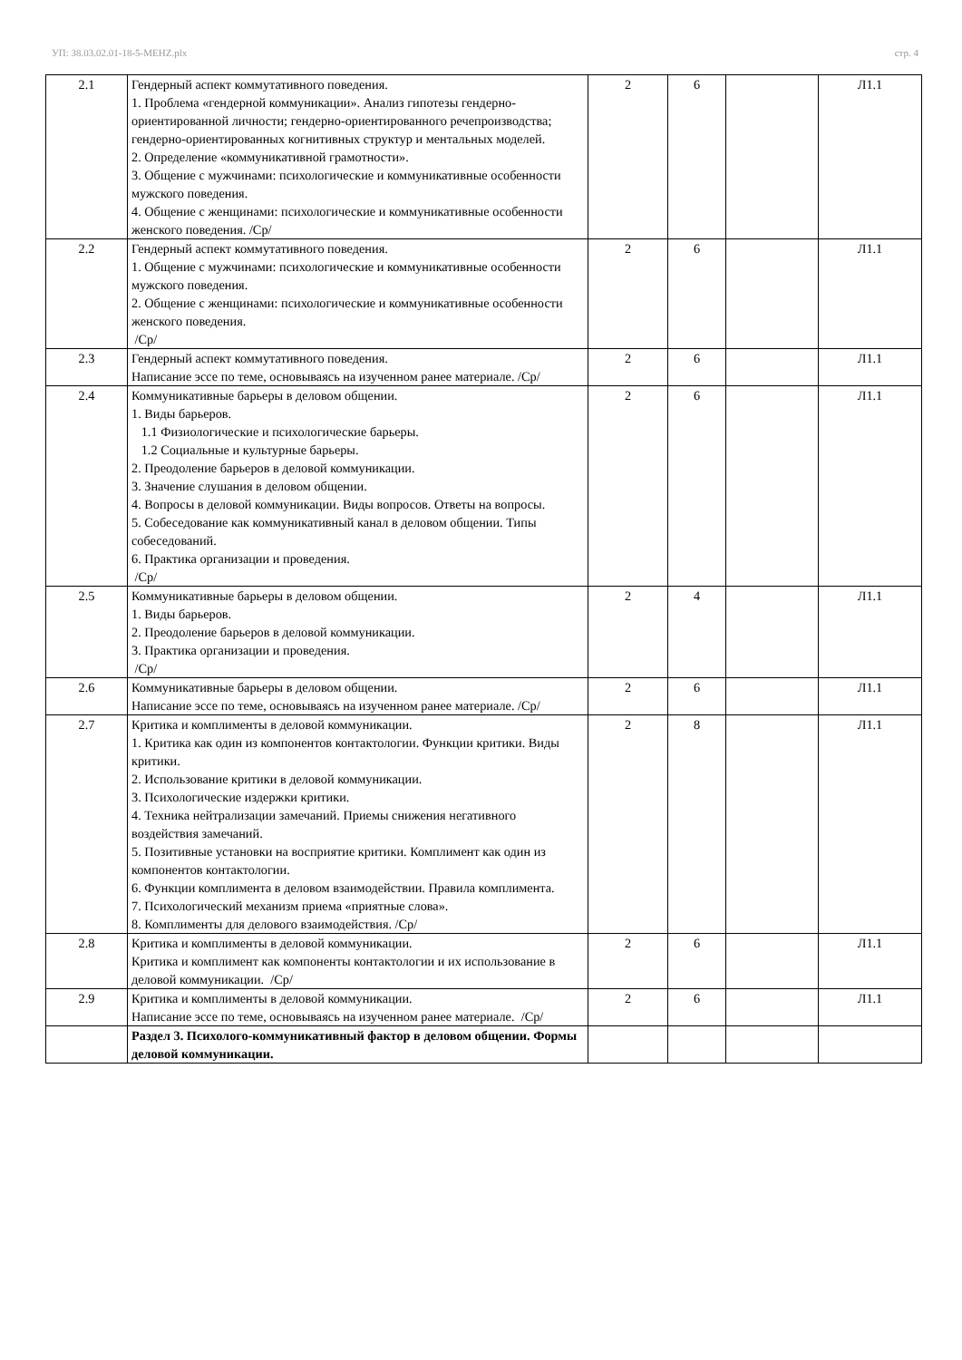УП: 38.03.02.01-18-5-MEHZ.plx стр. 4
| 2.1 | Гендерный аспект коммутативного поведения. 1. Проблема «гендерной коммуникации». Анализ гипотезы гендерно-ориентированной личности; гендерно-ориентированного речепроизводства; гендерно-ориентированных когнитивных структур и ментальных моделей. 2. Определение «коммуникативной грамотности». 3. Общение с мужчинами: психологические и коммуникативные особенности мужского поведения. 4. Общение с женщинами: психологические и коммуникативные особенности женского поведения. /Ср/ | 2 | 6 | | Л1.1 |
| 2.2 | Гендерный аспект коммутативного поведения. 1. Общение с мужчинами: психологические и коммуникативные особенности мужского поведения. 2. Общение с женщинами: психологические и коммуникативные особенности женского поведения. /Ср/ | 2 | 6 | | Л1.1 |
| 2.3 | Гендерный аспект коммутативного поведения. Написание эссе по теме, основываясь на изученном ранее материале. /Ср/ | 2 | 6 | | Л1.1 |
| 2.4 | Коммуникативные барьеры в деловом общении. 1. Виды барьеров. 1.1 Физиологические и психологические барьеры. 1.2 Социальные и культурные барьеры. 2. Преодоление барьеров в деловой коммуникации. 3. Значение слушания в деловом общении. 4. Вопросы в деловой коммуникации. Виды вопросов. Ответы на вопросы. 5. Собеседование как коммуникативный канал в деловом общении. Типы собеседований. 6. Практика организации и проведения. /Ср/ | 2 | 6 | | Л1.1 |
| 2.5 | Коммуникативные барьеры в деловом общении. 1. Виды барьеров. 2. Преодоление барьеров в деловой коммуникации. 3. Практика организации и проведения. /Ср/ | 2 | 4 | | Л1.1 |
| 2.6 | Коммуникативные барьеры в деловом общении. Написание эссе по теме, основываясь на изученном ранее материале. /Ср/ | 2 | 6 | | Л1.1 |
| 2.7 | Критика и комплименты в деловой коммуникации. 1. Критика как один из компонентов контактологии. Функции критики. Виды критики. 2. Использование критики в деловой коммуникации. 3. Психологические издержки критики. 4. Техника нейтрализации замечаний. Приемы снижения негативного воздействия замечаний. 5. Позитивные установки на восприятие критики. Комплимент как один из компонентов контактологии. 6. Функции комплимента в деловом взаимодействии. Правила комплимента. 7. Психологический механизм приема «приятные слова». 8. Комплименты для делового взаимодействия. /Ср/ | 2 | 8 | | Л1.1 |
| 2.8 | Критика и комплименты в деловой коммуникации. Критика и комплимент как компоненты контактологии и их использование в деловой коммуникации. /Ср/ | 2 | 6 | | Л1.1 |
| 2.9 | Критика и комплименты в деловой коммуникации. Написание эссе по теме, основываясь на изученном ранее материале. /Ср/ | 2 | 6 | | Л1.1 |
| | Раздел 3. Психолого-коммуникативный фактор в деловом общении. Формы деловой коммуникации. | | | | |